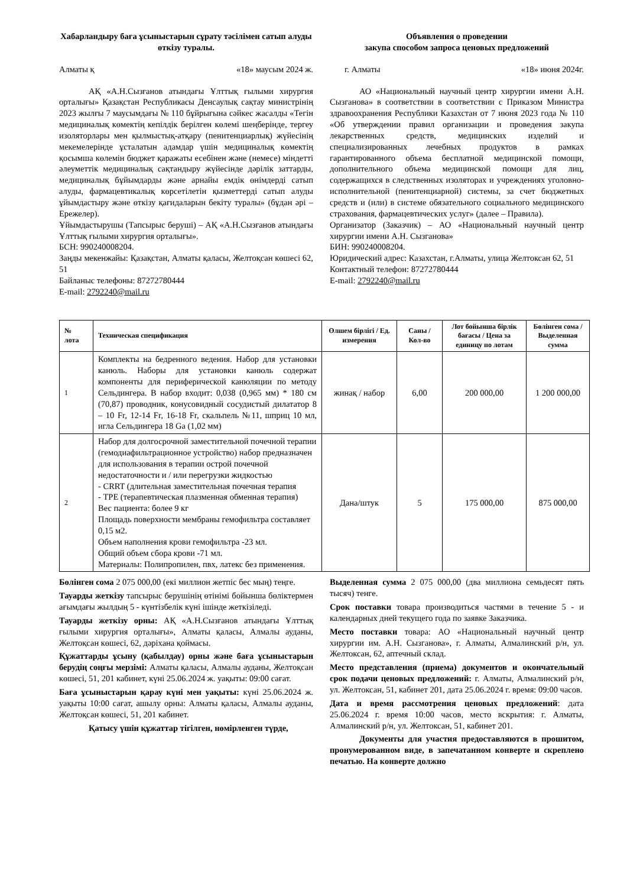Хабарландыру баға ұсыныстарын сұрату тәсілімен сатып алуды өткізу туралы.
Алматы қ «18» маусым 2024 ж.
АҚ «А.Н.Сызғанов атындағы Ұлттық ғылыми хирургия орталығы» Қазақстан Республикасы Денсаулық сақтау министрінің 2023 жылғы 7 маусымдағы № 110 бұйрығына сәйкес жасалды «Тегін медициналық көмектің кепілдік берілген көлемі шеңберінде, тергеу изоляторлары мен қылмыстық-атқару (пенитенциарлық) жүйесінің мекемелерінде ұсталатын адамдар үшін медициналық көмектің қосымша көлемін бюджет қаражаты есебінен және (немесе) міндетті әлеуметтік медициналық сақтандыру жүйесінде дәрілік заттарды, медициналық бұйымдарды және арнайы емдік өнімдерді сатып алуды, фармацевтикалық көрсетілетін қызметтерді сатып алуды ұйымдастыру және өткізу қағидаларын бекіту туралы» (бұдан әрі – Ережелер).
Ұйымдастырушы (Тапсырыс беруші) – АҚ «А.Н.Сызғанов атындағы Ұлттық ғылыми хирургия орталығы».
БСН: 990240008204.
Заңды мекенжайы: Қазақстан, Алматы қаласы, Желтоқсан көшесі 62, 51
Байланыс телефоны: 87272780444
E-mail: 2792240@mail.ru
Объявления о проведении
закупа способом запроса ценовых предложений
г. Алматы «18» июня 2024г.
АО «Национальный научный центр хирургии имени А.Н. Сызганова» в соответствии в соответствии с Приказом Министра здравоохранения Республики Казахстан от 7 июня 2023 года № 110 «Об утверждении правил организации и проведения закупа лекарственных средств, медицинских изделий и специализированных лечебных продуктов в рамках гарантированного объема бесплатной медицинской помощи, дополнительного объема медицинской помощи для лиц, содержащихся в следственных изоляторах и учреждениях уголовно-исполнительной (пенитенциарной) системы, за счет бюджетных средств и (или) в системе обязательного социального медицинского страхования, фармацевтических услуг» (далее – Правила).
Организатор (Заказчик) – АО «Национальный научный центр хирургии имени А.Н. Сызганова»
БИН: 990240008204.
Юридический адрес: Казахстан, г.Алматы, улица Желтоксан 62, 51
Контактный телефон: 87272780444
E-mail: 2792240@mail.ru
| № лота | Техническая спецификация | Өлшем бірлігі / Ед. измерения | Саны / Кол-во | Лот бойынша бірлік бағасы / Цена за единицу по лотам | Бөлінген сома / Выделенная сумма |
| --- | --- | --- | --- | --- | --- |
| 1 | Комплекты на бедренного ведения. Набор для установки канюль. Наборы для установки канюль содержат компоненты для периферической канюляции по методу Сельдингера. В набор входит: 0,038 (0,965 мм) * 180 см (70,87) проводник, конусовидный сосудистый дилататор 8 – 10 Fr, 12-14 Fr, 16-18 Fr, скальпель №11, шприц 10 мл, игла Сельдингера 18 Ga (1,02 мм) | жинақ / набор | 6,00 | 200 000,00 | 1 200 000,00 |
| 2 | Набор для долгосрочной заместительной почечной терапии (гемодиафильтрационное устройство) набор предназначен для использования в терапии острой почечной недостаточности и / или перегрузки жидкостью - CRRT (длительная заместительная почечная терапия - TPE (терапевтическая плазменная обменная терапия) Вес пациента: более 9 кг Площадь поверхности мембраны гемофильтра составляет 0,15 м2. Объем наполнения крови гемофильтра -23 мл. Общий объем сбора крови -71 мл. Материалы: Полипропилен, пвх, латекс без применения. | Дана/штук | 5 | 175 000,00 | 875 000,00 |
Бөлінген сома 2 075 000,00 (екі миллион жетпіс бес мың) теңге.
Тауарды жеткізу тапсырыс берушінің өтінімі бойынша бөліктермен ағымдағы жылдың 5 - күнтізбелік күні ішінде жеткізіледі.
Тауарды жеткізу орны: АҚ «А.Н.Сызғанов атындағы Ұлттық ғылыми хирургия орталығы», Алматы қаласы, Алмалы ауданы, Желтоқсан көшесі, 62, дәріхана қоймасы.
Құжаттарды ұсыну (қабылдау) орны және баға ұсыныстарын берудің соңғы мерзімі: Алматы қаласы, Алмалы ауданы, Желтоқсан көшесі, 51, 201 кабинет, күні 25.06.2024 ж. уақыты: 09:00 сағат.
Баға ұсыныстарын қарау күні мен уақыты: күні 25.06.2024 ж. уақыты 10:00 сағат, ашылу орны: Алматы қаласы, Алмалы ауданы, Желтоқсан көшесі, 51, 201 кабинет.
Қатысу үшін құжаттар тігілген, нөмірленген түрде,
Выделенная сумма 2 075 000,00 (два миллиона семьдесят пять тысяч) тенге.
Срок поставки товара производиться частями в течение 5 - и календарных дней текущего года по заявке Заказчика.
Место поставки товара: АО «Национальный научный центр хирургии им. А.Н. Сызганова», г. Алматы, Алмалинский р/н, ул. Желтоксан, 62, аптечный склад.
Место представления (приема) документов и окончательный срок подачи ценовых предложений: г. Алматы, Алмалинский р/н, ул. Желтоксан, 51, кабинет 201, дата 25.06.2024 г. время: 09:00 часов.
Дата и время рассмотрения ценовых предложений: дата 25.06.2024 г. время 10:00 часов, место вскрытия: г. Алматы, Алмалинский р/н, ул. Желтоксан, 51, кабинет 201.
Документы для участия предоставляются в прошитом, пронумерованном виде, в запечатанном конверте и скреплено печатью. На конверте должно